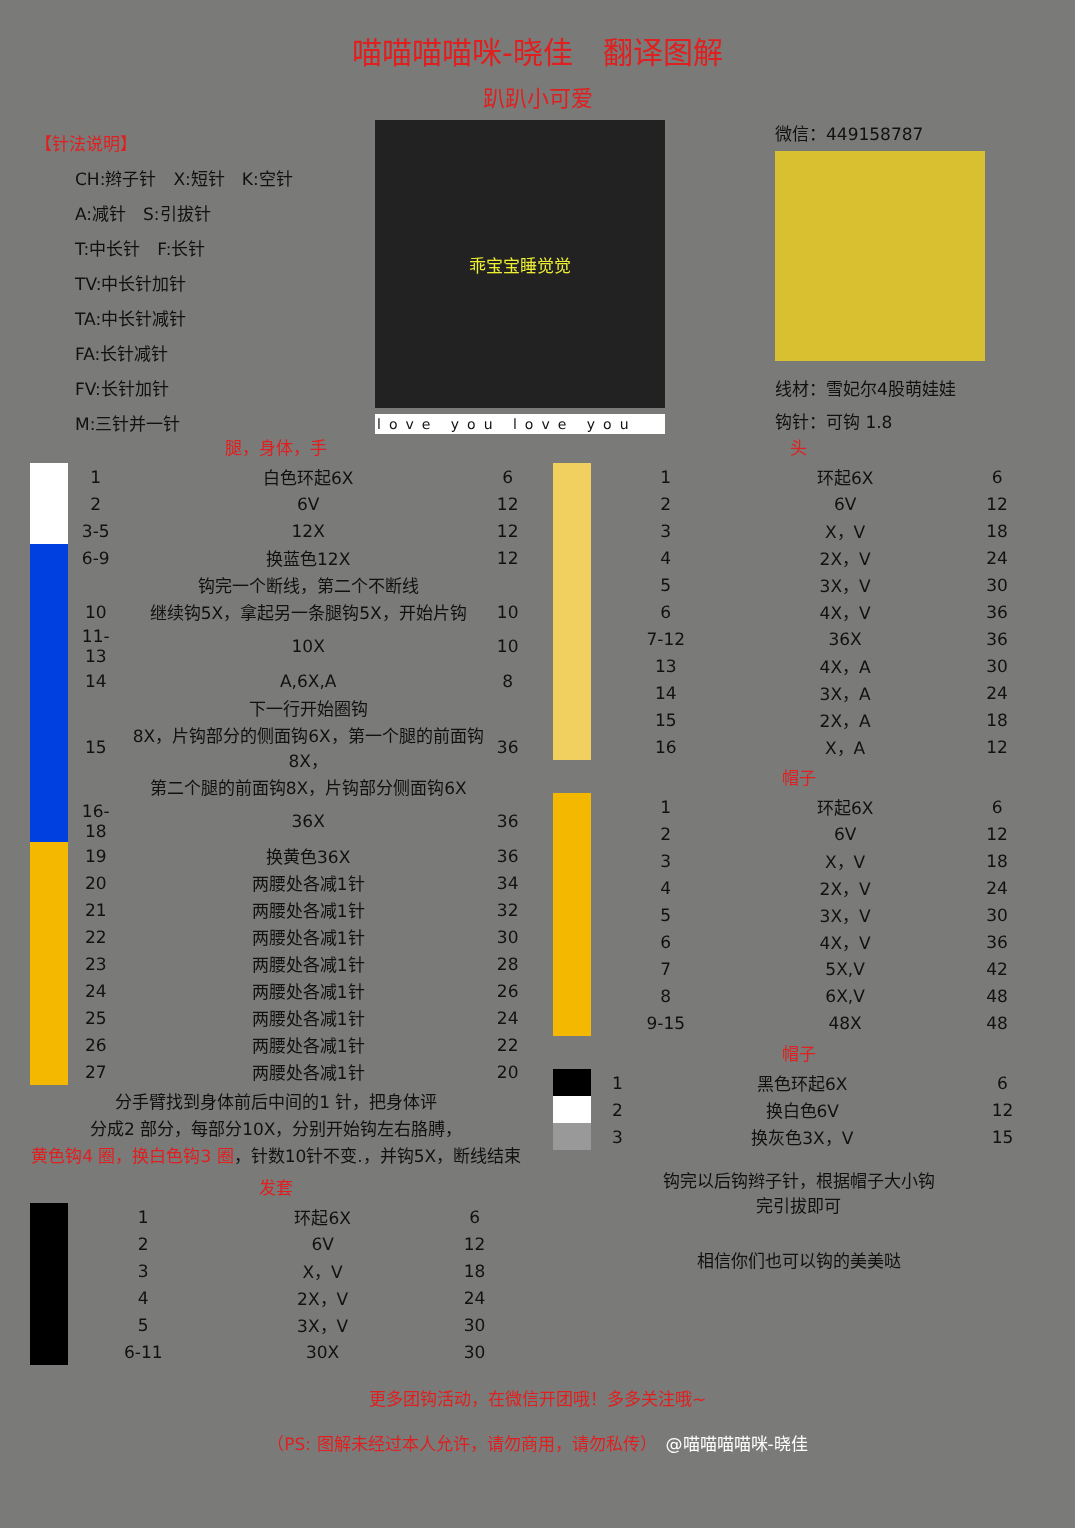喵喵喵喵咪-晓佳　翻译图解
趴趴小可爱
【针法说明】
CH:辫子针　X:短针　K:空针
A:减针　S:引拔针
T:中长针　F:长针
TV:中长针加针
TA:中长针减针
FA:长针减针
FV:长针加针
M:三针并一针
乖宝宝睡觉觉
love you love you
微信：449158787
线材：雪妃尔4股萌娃娃
钩针：可钩 1.8
腿，身体，手
| | 1 | 白色环起6X | 6 |
| | 2 | 6V | 12 |
| | 3-5 | 12X | 12 |
| | 6-9 | 换蓝色12X | 12 |
| | | 钩完一个断线，第二个不断线 | |
| | 10 | 继续钩5X，拿起另一条腿钩5X，开始片钩 | 10 |
| | 11-13 | 10X | 10 |
| | 14 | A,6X,A | 8 |
| | | 下一行开始圈钩 | |
| | 15 | 8X，片钩部分的侧面钩6X，第一个腿的前面钩8X， | 36 |
| | | 第二个腿的前面钩8X，片钩部分侧面钩6X | |
| | 16-18 | 36X | 36 |
| | 19 | 换黄色36X | 36 |
| | 20 | 两腰处各减1针 | 34 |
| | 21 | 两腰处各减1针 | 32 |
| | 22 | 两腰处各减1针 | 30 |
| | 23 | 两腰处各减1针 | 28 |
| | 24 | 两腰处各减1针 | 26 |
| | 25 | 两腰处各减1针 | 24 |
| | 26 | 两腰处各减1针 | 22 |
| | 27 | 两腰处各减1针 | 20 |
分手臂找到身体前后中间的1 针，把身体评
分成2 部分，每部分10X，分别开始钩左右胳膊，
黄色钩4 圈，换白色钩3 圈，针数10针不变.，并钩5X，断线结束
发套
| | 1 | 环起6X | 6 |
| | 2 | 6V | 12 |
| | 3 | X，V | 18 |
| | 4 | 2X，V | 24 |
| | 5 | 3X，V | 30 |
| | 6-11 | 30X | 30 |
头
| | 1 | 环起6X | 6 |
| | 2 | 6V | 12 |
| | 3 | X，V | 18 |
| | 4 | 2X，V | 24 |
| | 5 | 3X，V | 30 |
| | 6 | 4X，V | 36 |
| | 7-12 | 36X | 36 |
| | 13 | 4X，A | 30 |
| | 14 | 3X，A | 24 |
| | 15 | 2X，A | 18 |
| | 16 | X，A | 12 |
帽子
| | 1 | 环起6X | 6 |
| | 2 | 6V | 12 |
| | 3 | X，V | 18 |
| | 4 | 2X，V | 24 |
| | 5 | 3X，V | 30 |
| | 6 | 4X，V | 36 |
| | 7 | 5X,V | 42 |
| | 8 | 6X,V | 48 |
| | 9-15 | 48X | 48 |
帽子
| | 1 | 黑色环起6X | 6 |
| | 2 | 换白色6V | 12 |
| | 3 | 换灰色3X，V | 15 |
钩完以后钩辫子针，根据帽子大小钩
完引拔即可
相信你们也可以钩的美美哒
更多团钩活动，在微信开团哦！多多关注哦~
（PS: 图解未经过本人允许，请勿商用，请勿私传）　@喵喵喵喵咪-晓佳